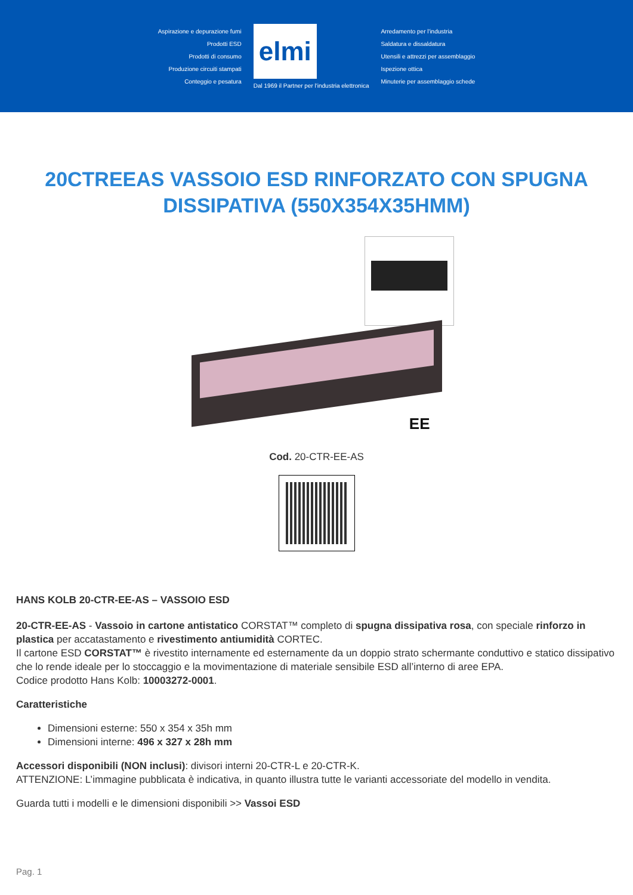Aspirazione e depurazione fumi
Prodotti ESD
Prodotti di consumo
Produzione circuiti stampati
Conteggio e pesatura
elmi
Dal 1969 il Partner per l'industria elettronica
Arredamento per l'industria
Saldatura e dissaldatura
Utensili e attrezzi per assemblaggio
Ispezione ottica
Minuterie per assemblaggio schede
20CTREEAS VASSOIO ESD RINFORZATO CON SPUGNA DISSIPATIVA (550X354X35HMM)
EE
Cod. 20-CTR-EE-AS
HANS KOLB 20-CTR-EE-AS – VASSOIO ESD
20-CTR-EE-AS - Vassoio in cartone antistatico CORSTAT™ completo di spugna dissipativa rosa, con speciale rinforzo in plastica per accatastamento e rivestimento antiumidità CORTEC.
Il cartone ESD CORSTAT™ è rivestito internamente ed esternamente da un doppio strato schermante conduttivo e statico dissipativo che lo rende ideale per lo stoccaggio e la movimentazione di materiale sensibile ESD all’interno di aree EPA.
Codice prodotto Hans Kolb: 10003272-0001.
Caratteristiche
Dimensioni esterne: 550 x 354 x 35h mm
Dimensioni interne: 496 x 327 x 28h mm
Accessori disponibili (NON inclusi): divisori interni 20-CTR-L e 20-CTR-K.
ATTENZIONE: L’immagine pubblicata è indicativa, in quanto illustra tutte le varianti accessoriate del modello in vendita.
Guarda tutti i modelli e le dimensioni disponibili >> Vassoi ESD
Pag. 1